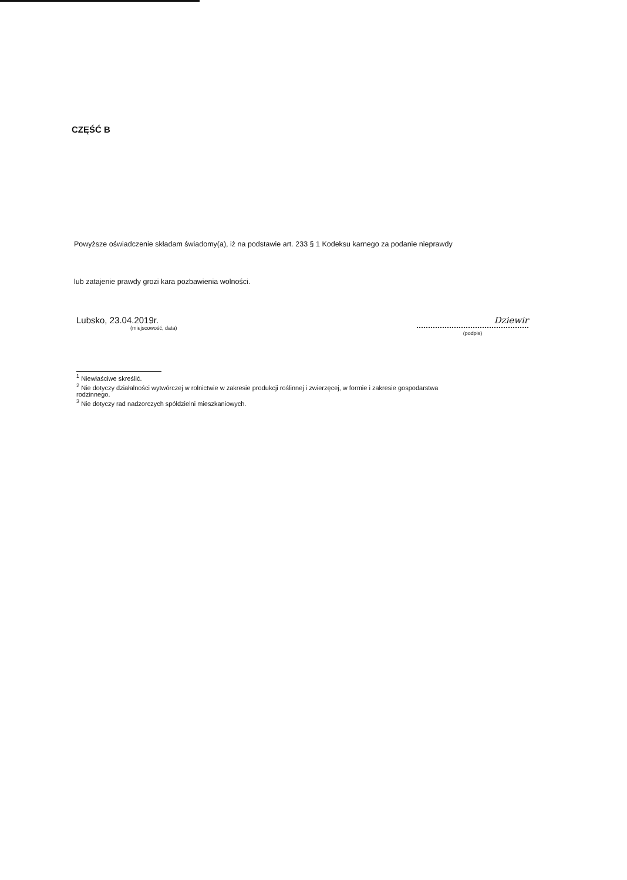CZĘŚĆ B
Powyższe oświadczenie składam świadomy(a), iż na podstawie art. 233 § 1 Kodeksu karnego za podanie nieprawdy
lub zatajenie prawdy grozi kara pozbawienia wolności.
Lubsko, 23.04.2019r.
(miejscowość, data)
Dziewir
(podpis)
<sup>1</sup> Niewłaściwe skreślić.
<sup>2</sup> Nie dotyczy działalności wytwórczej w rolnictwie w zakresie produkcji roślinnej i zwierzęcej, w formie i zakresie gospodarstwa rodzinnego.
<sup>3</sup> Nie dotyczy rad nadzorczych spółdzielni mieszkaniowych.